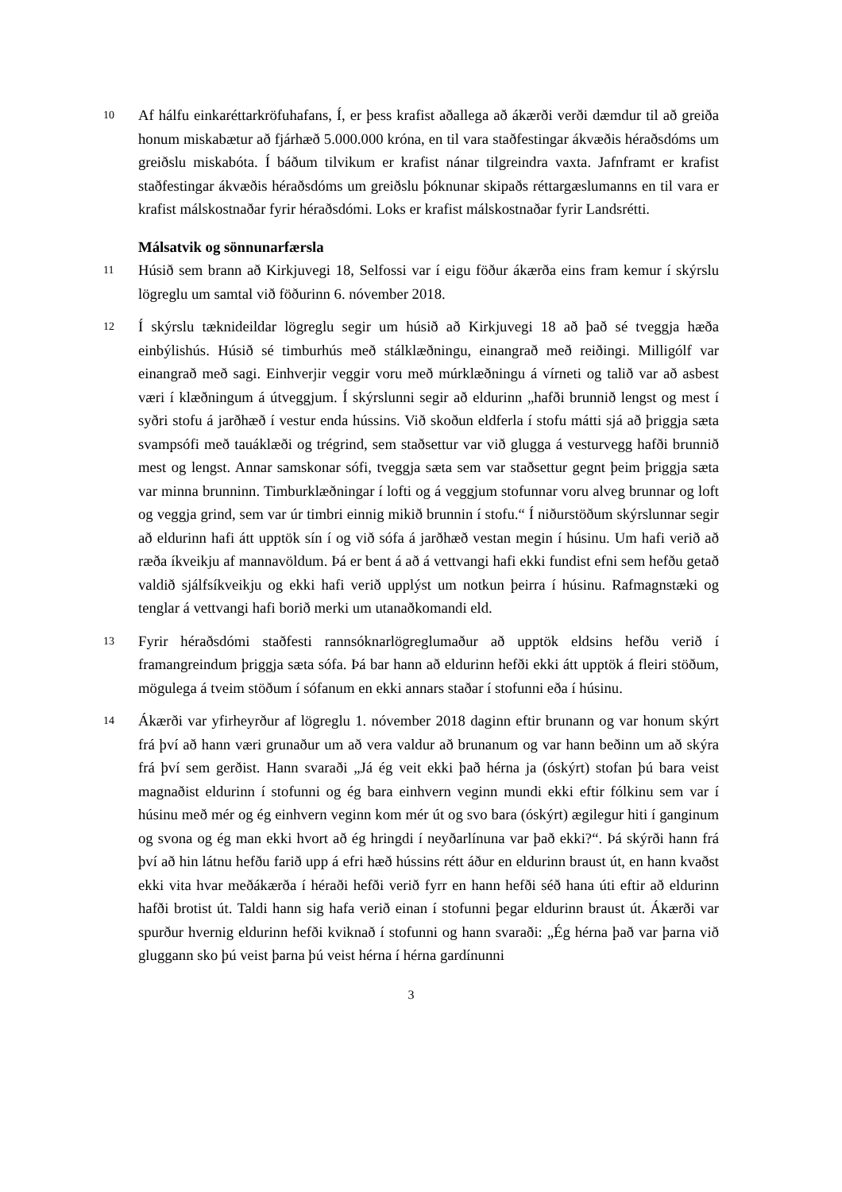10
Af hálfu einkaréttarkröfuhafans, Í, er þess krafist aðallega að ákærði verði dæmdur til að greiða honum miskabætur að fjárhæð 5.000.000 króna, en til vara staðfestingar ákvæðis héraðsdóms um greiðslu miskabóta. Í báðum tilvikum er krafist nánar tilgreindra vaxta. Jafnframt er krafist staðfestingar ákvæðis héraðsdóms um greiðslu þóknunar skipaðs réttargæslumanns en til vara er krafist málskostnaðar fyrir héraðsdómi. Loks er krafist málskostnaðar fyrir Landsrétti.
Málsatvik og sönnunarfærsla
11
Húsið sem brann að Kirkjuvegi 18, Selfossi var í eigu föður ákærða eins fram kemur í skýrslu lögreglu um samtal við föðurinn 6. nóvember 2018.
12
Í skýrslu tæknideildar lögreglu segir um húsið að Kirkjuvegi 18 að það sé tveggja hæða einbýlishús. Húsið sé timburhús með stálklæðningu, einangrað með reiðingi. Milligólf var einangrað með sagi. Einhverjir veggir voru með múrklæðningu á vírneti og talið var að asbest væri í klæðningum á útveggjum. Í skýrslunni segir að eldurinn „hafði brunnið lengst og mest í syðri stofu á jarðhæð í vestur enda hússins. Við skoðun eldferla í stofu mátti sjá að þriggja sæta svampsófi með tauáklæði og trégrind, sem staðsettur var við glugga á vesturvegg hafði brunnið mest og lengst. Annar samskonar sófi, tveggja sæta sem var staðsettur gegnt þeim þriggja sæta var minna brunninn. Timburklæðningar í lofti og á veggjum stofunnar voru alveg brunnar og loft og veggja grind, sem var úr timbri einnig mikið brunnin í stofu.“ Í niðurstöðum skýrslunnar segir að eldurinn hafi átt upptök sín í og við sófa á jarðhæð vestan megin í húsinu. Um hafi verið að ræða íkveikju af mannavöldum. Þá er bent á að á vettvangi hafi ekki fundist efni sem hefðu getað valdið sjálfsíkveikju og ekki hafi verið upplýst um notkun þeirra í húsinu. Rafmagnstæki og tenglar á vettvangi hafi borið merki um utanaðkomandi eld.
13
Fyrir héraðsdómi staðfesti rannsóknarlögreglumaður að upptök eldsins hefðu verið í framangreindum þriggja sæta sófa. Þá bar hann að eldurinn hefði ekki átt upptök á fleiri stöðum, mögulega á tveim stöðum í sófanum en ekki annars staðar í stofunni eða í húsinu.
14
Ákærði var yfirheyrður af lögreglu 1. nóvember 2018 daginn eftir brunann og var honum skýrt frá því að hann væri grunaður um að vera valdur að brunanum og var hann beðinn um að skýra frá því sem gerðist. Hann svaraði „Já ég veit ekki það hérna ja (óskýrt) stofan þú bara veist magnaðist eldurinn í stofunni og ég bara einhvern veginn mundi ekki eftir fólkinu sem var í húsinu með mér og ég einhvern veginn kom mér út og svo bara (óskýrt) ægilegur hiti í ganginum og svona og ég man ekki hvort að ég hringdi í neyðarlínuna var það ekki?“. Þá skýrði hann frá því að hin látnu hefðu farið upp á efri hæð hússins rétt áður en eldurinn braust út, en hann kvaðst ekki vita hvar meðákærða í héraði hefði verið fyrr en hann hefði séð hana úti eftir að eldurinn hafði brotist út. Taldi hann sig hafa verið einan í stofunni þegar eldurinn braust út. Ákærði var spurður hvernig eldurinn hefði kviknað í stofunni og hann svaraði: „Ég hérna það var þarna við gluggann sko þú veist þarna þú veist hérna í hérna gardínunni
3